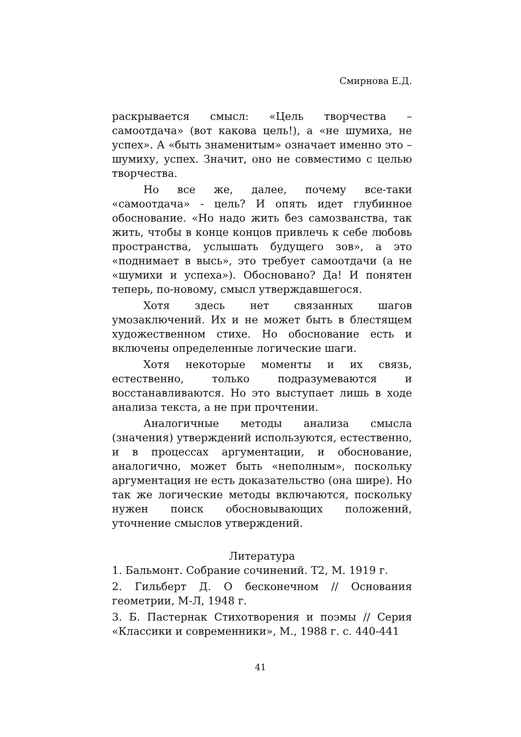Смирнова Е.Д.
раскрывается смысл: «Цель творчества – самоотдача» (вот какова цель!), а «не шумиха, не успех». А «быть знаменитым» означает именно это – шумиху, успех. Значит, оно не совместимо с целью творчества.
Но все же, далее, почему все-таки «самоотдача» - цель? И опять идет глубинное обоснование. «Но надо жить без самозванства, так жить, чтобы в конце концов привлечь к себе любовь пространства, услышать будущего зов», а это «поднимает в высь», это требует самоотдачи (а не «шумихи и успеха»). Обосновано? Да! И понятен теперь, по-новому, смысл утверждавшегося.
Хотя здесь нет связанных шагов умозаключений. Их и не может быть в блестящем художественном стихе. Но обоснование есть и включены определенные логические шаги.
Хотя некоторые моменты и их связь, естественно, только подразумеваются и восстанавливаются. Но это выступает лишь в ходе анализа текста, а не при прочтении.
Аналогичные методы анализа смысла (значения) утверждений используются, естественно, и в процессах аргументации, и обоснование, аналогично, может быть «неполным», поскольку аргументация не есть доказательство (она шире). Но так же логические методы включаются, поскольку нужен поиск обосновывающих положений, уточнение смыслов утверждений.
Литература
1. Бальмонт. Собрание сочинений. Т2, М. 1919 г.
2. Гильберт Д. О бесконечном // Основания геометрии, М-Л, 1948 г.
3. Б. Пастернак Стихотворения и поэмы // Серия «Классики и современники», М., 1988 г. с. 440-441
41